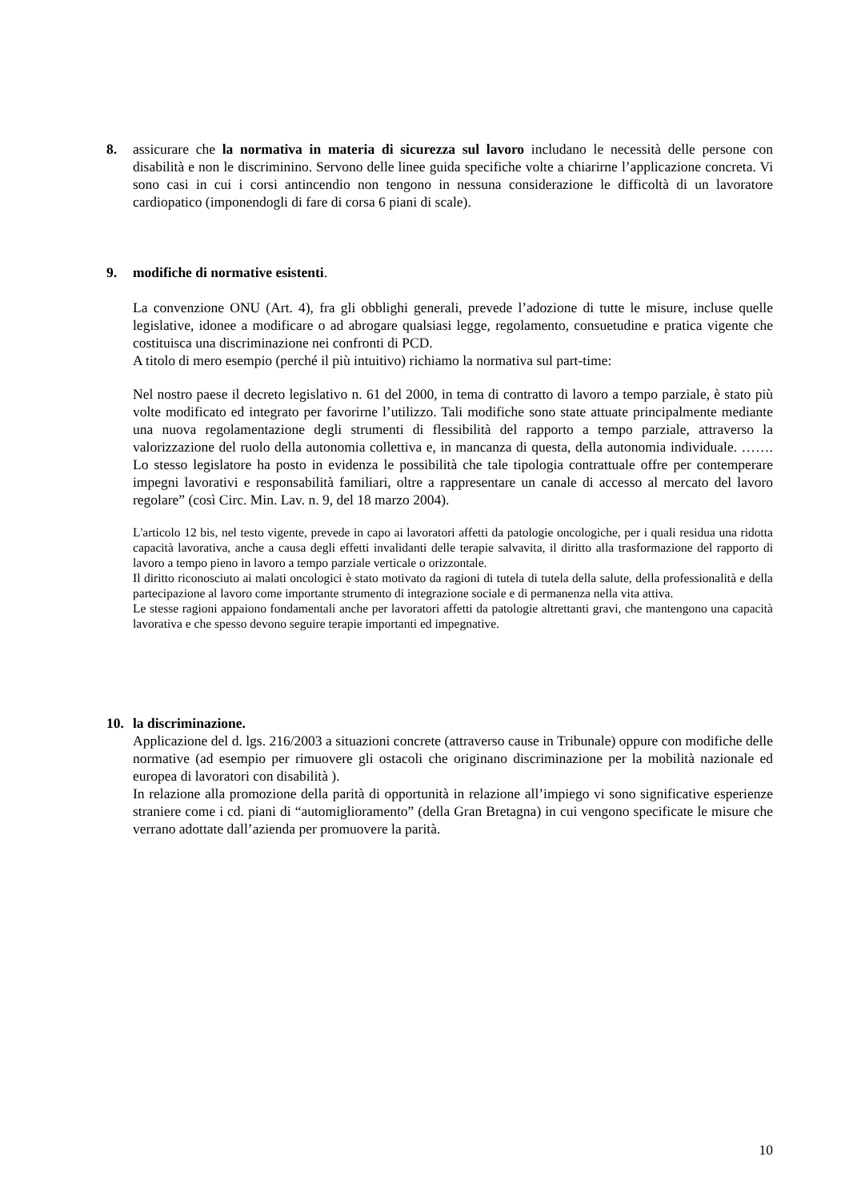8. assicurare che la normativa in materia di sicurezza sul lavoro includano le necessità delle persone con disabilità e non le discriminino. Servono delle linee guida specifiche volte a chiarirne l’applicazione concreta. Vi sono casi in cui i corsi antincendio non tengono in nessuna considerazione le difficoltà di un lavoratore cardiopatico (imponendogli di fare di corsa 6 piani di scale).
9. modifiche di normative esistenti.
La convenzione ONU (Art. 4), fra gli obblighi generali, prevede l’adozione di tutte le misure, incluse quelle legislative, idonee a modificare o ad abrogare qualsiasi legge, regolamento, consuetudine e pratica vigente che costituisca una discriminazione nei confronti di PCD.
A titolo di mero esempio (perché il più intuitivo) richiamo la normativa sul part-time:
Nel nostro paese il decreto legislativo n. 61 del 2000, in tema di contratto di lavoro a tempo parziale, è stato più volte modificato ed integrato per favorirne l’utilizzo. Tali modifiche sono state attuate principalmente mediante una nuova regolamentazione degli strumenti di flessibilità del rapporto a tempo parziale, attraverso la valorizzazione del ruolo della autonomia collettiva e, in mancanza di questa, della autonomia individuale. ……. Lo stesso legislatore ha posto in evidenza le possibilità che tale tipologia contrattuale offre per contemperare impegni lavorativi e responsabilità familiari, oltre a rappresentare un canale di accesso al mercato del lavoro regolare” (così Circ. Min. Lav. n. 9, del 18 marzo 2004).
L'articolo 12 bis, nel testo vigente, prevede in capo ai lavoratori affetti da patologie oncologiche, per i quali residua una ridotta capacità lavorativa, anche a causa degli effetti invalidanti delle terapie salvavita, il diritto alla trasformazione del rapporto di lavoro a tempo pieno in lavoro a tempo parziale verticale o orizzontale.
Il diritto riconosciuto ai malati oncologici è stato motivato da ragioni di tutela di tutela della salute, della professionalità e della partecipazione al lavoro come importante strumento di integrazione sociale e di permanenza nella vita attiva.
Le stesse ragioni appaiono fondamentali anche per lavoratori affetti da patologie altrettanti gravi, che mantengono una capacità lavorativa e che spesso devono seguire terapie importanti ed impegnative.
10. la discriminazione.
Applicazione del d. lgs. 216/2003 a situazioni concrete (attraverso cause in Tribunale) oppure con modifiche delle normative (ad esempio per rimuovere gli ostacoli che originano discriminazione per la mobilità nazionale ed europea di lavoratori con disabilità ).
In relazione alla promozione della parità di opportunità in relazione all’impiego vi sono significative esperienze straniere come i cd. piani di “automiglioramento” (della Gran Bretagna) in cui vengono specificate le misure che verrano adottate dall’azienda per promuovere la parità.
10